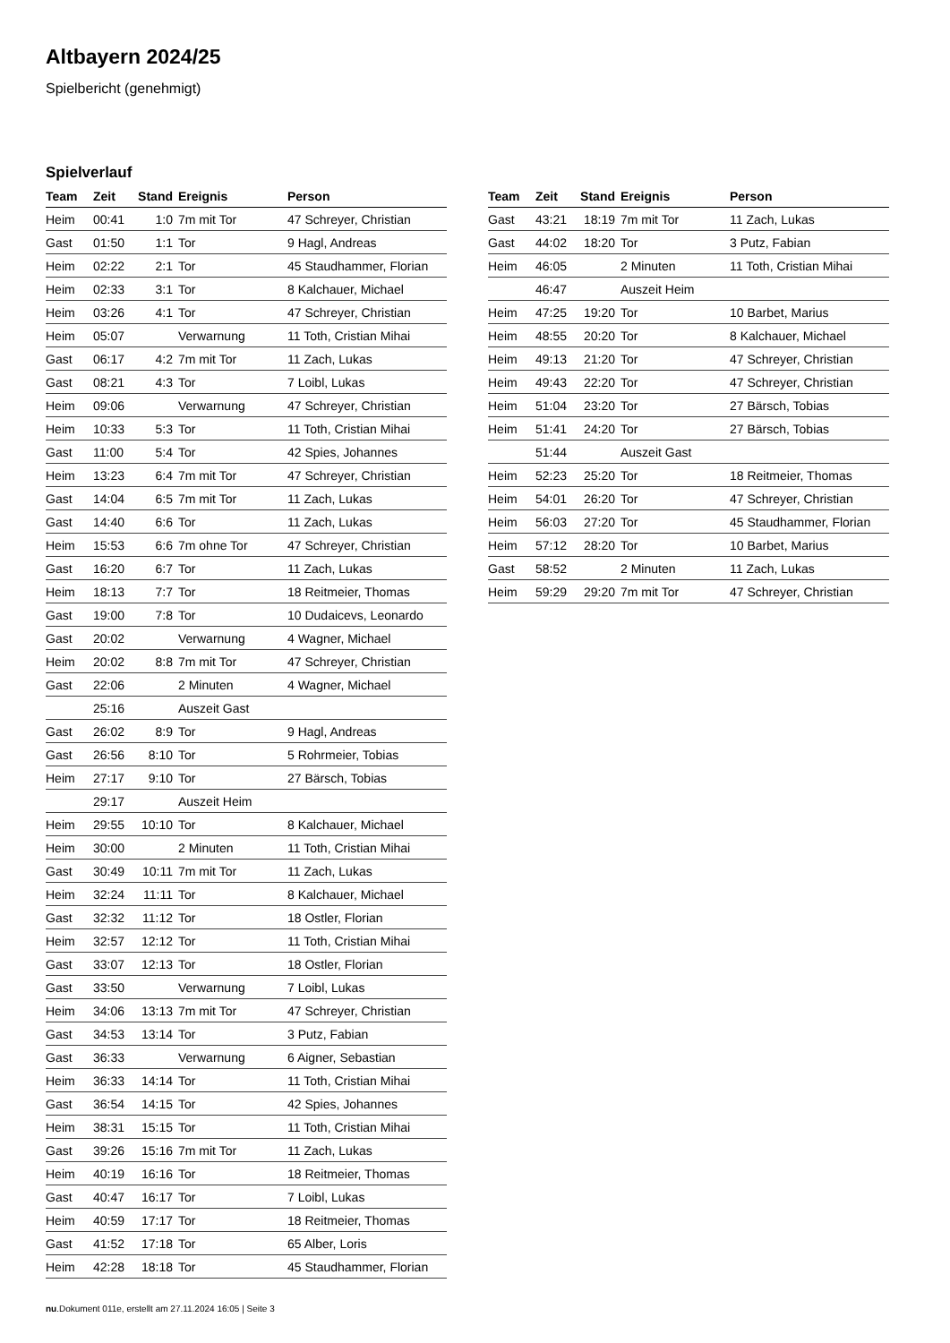Altbayern 2024/25
Spielbericht (genehmigt)
Spielverlauf
| Team | Zeit | Stand | Ereignis | Person |
| --- | --- | --- | --- | --- |
| Heim | 00:41 | 1:0 | 7m mit Tor | 47 Schreyer, Christian |
| Gast | 01:50 | 1:1 | Tor | 9 Hagl, Andreas |
| Heim | 02:22 | 2:1 | Tor | 45 Staudhammer, Florian |
| Heim | 02:33 | 3:1 | Tor | 8 Kalchauer, Michael |
| Heim | 03:26 | 4:1 | Tor | 47 Schreyer, Christian |
| Heim | 05:07 | | Verwarnung | 11 Toth, Cristian Mihai |
| Gast | 06:17 | 4:2 | 7m mit Tor | 11 Zach, Lukas |
| Gast | 08:21 | 4:3 | Tor | 7 Loibl, Lukas |
| Heim | 09:06 | | Verwarnung | 47 Schreyer, Christian |
| Heim | 10:33 | 5:3 | Tor | 11 Toth, Cristian Mihai |
| Gast | 11:00 | 5:4 | Tor | 42 Spies, Johannes |
| Heim | 13:23 | 6:4 | 7m mit Tor | 47 Schreyer, Christian |
| Gast | 14:04 | 6:5 | 7m mit Tor | 11 Zach, Lukas |
| Gast | 14:40 | 6:6 | Tor | 11 Zach, Lukas |
| Heim | 15:53 | 6:6 | 7m ohne Tor | 47 Schreyer, Christian |
| Gast | 16:20 | 6:7 | Tor | 11 Zach, Lukas |
| Heim | 18:13 | 7:7 | Tor | 18 Reitmeier, Thomas |
| Gast | 19:00 | 7:8 | Tor | 10 Dudaicevs, Leonardo |
| Gast | 20:02 | | Verwarnung | 4 Wagner, Michael |
| Heim | 20:02 | 8:8 | 7m mit Tor | 47 Schreyer, Christian |
| Gast | 22:06 | | 2 Minuten | 4 Wagner, Michael |
| | 25:16 | | Auszeit Gast | |
| Gast | 26:02 | 8:9 | Tor | 9 Hagl, Andreas |
| Gast | 26:56 | 8:10 | Tor | 5 Rohrmeier, Tobias |
| Heim | 27:17 | 9:10 | Tor | 27 Bärsch, Tobias |
| | 29:17 | | Auszeit Heim | |
| Heim | 29:55 | 10:10 | Tor | 8 Kalchauer, Michael |
| Heim | 30:00 | | 2 Minuten | 11 Toth, Cristian Mihai |
| Gast | 30:49 | 10:11 | 7m mit Tor | 11 Zach, Lukas |
| Heim | 32:24 | 11:11 | Tor | 8 Kalchauer, Michael |
| Gast | 32:32 | 11:12 | Tor | 18 Ostler, Florian |
| Heim | 32:57 | 12:12 | Tor | 11 Toth, Cristian Mihai |
| Gast | 33:07 | 12:13 | Tor | 18 Ostler, Florian |
| Gast | 33:50 | | Verwarnung | 7 Loibl, Lukas |
| Heim | 34:06 | 13:13 | 7m mit Tor | 47 Schreyer, Christian |
| Gast | 34:53 | 13:14 | Tor | 3 Putz, Fabian |
| Gast | 36:33 | | Verwarnung | 6 Aigner, Sebastian |
| Heim | 36:33 | 14:14 | Tor | 11 Toth, Cristian Mihai |
| Gast | 36:54 | 14:15 | Tor | 42 Spies, Johannes |
| Heim | 38:31 | 15:15 | Tor | 11 Toth, Cristian Mihai |
| Gast | 39:26 | 15:16 | 7m mit Tor | 11 Zach, Lukas |
| Heim | 40:19 | 16:16 | Tor | 18 Reitmeier, Thomas |
| Gast | 40:47 | 16:17 | Tor | 7 Loibl, Lukas |
| Heim | 40:59 | 17:17 | Tor | 18 Reitmeier, Thomas |
| Gast | 41:52 | 17:18 | Tor | 65 Alber, Loris |
| Heim | 42:28 | 18:18 | Tor | 45 Staudhammer, Florian |
| Team | Zeit | Stand | Ereignis | Person |
| --- | --- | --- | --- | --- |
| Gast | 43:21 | 18:19 | 7m mit Tor | 11 Zach, Lukas |
| Gast | 44:02 | 18:20 | Tor | 3 Putz, Fabian |
| Heim | 46:05 | | 2 Minuten | 11 Toth, Cristian Mihai |
| | 46:47 | | Auszeit Heim | |
| Heim | 47:25 | 19:20 | Tor | 10 Barbet, Marius |
| Heim | 48:55 | 20:20 | Tor | 8 Kalchauer, Michael |
| Heim | 49:13 | 21:20 | Tor | 47 Schreyer, Christian |
| Heim | 49:43 | 22:20 | Tor | 47 Schreyer, Christian |
| Heim | 51:04 | 23:20 | Tor | 27 Bärsch, Tobias |
| Heim | 51:41 | 24:20 | Tor | 27 Bärsch, Tobias |
| | 51:44 | | Auszeit Gast | |
| Heim | 52:23 | 25:20 | Tor | 18 Reitmeier, Thomas |
| Heim | 54:01 | 26:20 | Tor | 47 Schreyer, Christian |
| Heim | 56:03 | 27:20 | Tor | 45 Staudhammer, Florian |
| Heim | 57:12 | 28:20 | Tor | 10 Barbet, Marius |
| Gast | 58:52 | | 2 Minuten | 11 Zach, Lukas |
| Heim | 59:29 | 29:20 | 7m mit Tor | 47 Schreyer, Christian |
nu.Dokument 011e, erstellt am 27.11.2024 16:05 | Seite 3